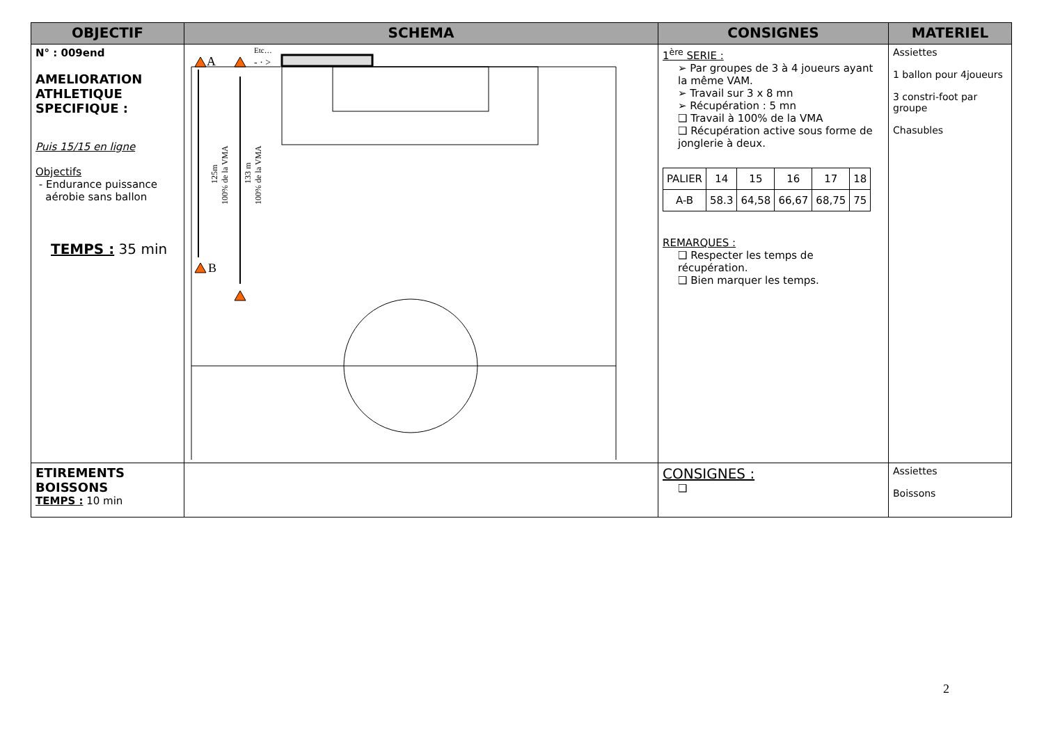| OBJECTIF | SCHEMA | CONSIGNES | MATERIEL |
| --- | --- | --- | --- |
| N° : 009end AMELIORATION ATHLETIQUE SPECIFIQUE : Puis 15/15 en ligne Objectifs - Endurance puissance aérobie sans ballon TEMPS : 35 min | A B Etc… - · > 125m 100% de la VMA 133 m 100% de la VMA | 1<sup>ère</sup> SERIE : ➢ Par groupes de 3 à 4 joueurs ayant la même VAM. ➢ Travail sur 3 x 8 mn ➢ Récupération : 5 mn ❑ Travail à 100% de la VMA ❑ Récupération active sous forme de jonglerie à deux. / PALIER / 14 / 15 / 16 / 17 / 18 / / A-B / 58.3 / 64,58 / 66,67 / 68,75 / 75 / REMARQUES : ❑ Respecter les temps de récupération. ❑ Bien marquer les temps. | Assiettes 1 ballon pour 4joueurs 3 constri-foot par groupe Chasubles |
| ETIREMENTS BOISSONS TEMPS : 10 min | | CONSIGNES : ❑ | Assiettes Boissons |
2